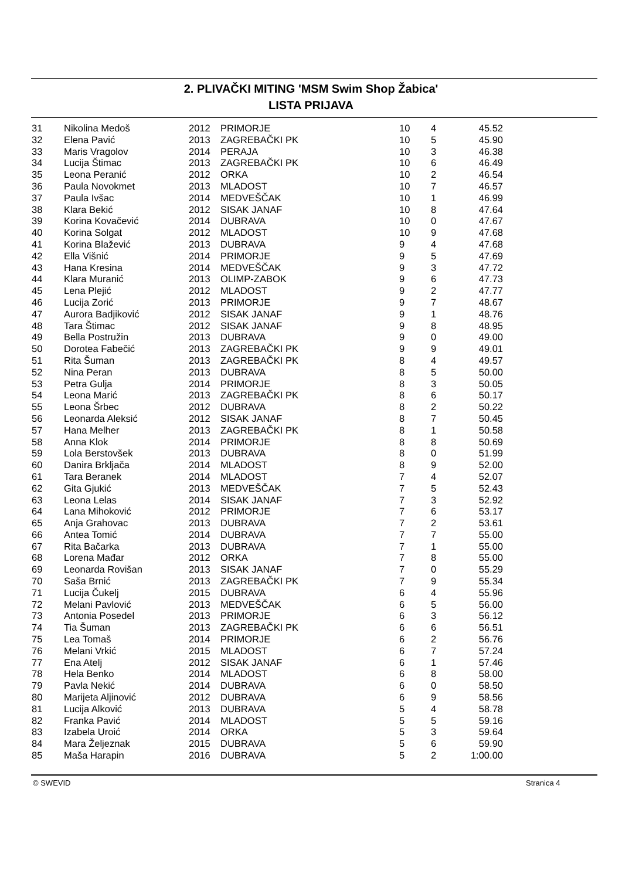2. PLIVAČKI MITING 'MSM Swim Shop Žabica'
LISTA PRIJAVA
| 31 | Nikolina Medoš | 2012 | PRIMORJE | 10 | 4 | 45.52 |
| 32 | Elena Pavić | 2013 | ZAGREBAČKI PK | 10 | 5 | 45.90 |
| 33 | Maris Vragolov | 2014 | PERAJA | 10 | 3 | 46.38 |
| 34 | Lucija Štimac | 2013 | ZAGREBAČKI PK | 10 | 6 | 46.49 |
| 35 | Leona Peranić | 2012 | ORKA | 10 | 2 | 46.54 |
| 36 | Paula Novokmet | 2013 | MLADOST | 10 | 7 | 46.57 |
| 37 | Paula Ivšac | 2014 | MEDVEŠČAK | 10 | 1 | 46.99 |
| 38 | Klara Bekić | 2012 | SISAK JANAF | 10 | 8 | 47.64 |
| 39 | Korina Kovačević | 2014 | DUBRAVA | 10 | 0 | 47.67 |
| 40 | Korina Solgat | 2012 | MLADOST | 10 | 9 | 47.68 |
| 41 | Korina Blažević | 2013 | DUBRAVA | 9 | 4 | 47.68 |
| 42 | Ella Višnić | 2014 | PRIMORJE | 9 | 5 | 47.69 |
| 43 | Hana Kresina | 2014 | MEDVEŠČAK | 9 | 3 | 47.72 |
| 44 | Klara Muranić | 2013 | OLIMP-ZABOK | 9 | 6 | 47.73 |
| 45 | Lena Plejić | 2012 | MLADOST | 9 | 2 | 47.77 |
| 46 | Lucija Zorić | 2013 | PRIMORJE | 9 | 7 | 48.67 |
| 47 | Aurora Badjiković | 2012 | SISAK JANAF | 9 | 1 | 48.76 |
| 48 | Tara Štimac | 2012 | SISAK JANAF | 9 | 8 | 48.95 |
| 49 | Bella Postružin | 2013 | DUBRAVA | 9 | 0 | 49.00 |
| 50 | Dorotea Fabečić | 2013 | ZAGREBAČKI PK | 9 | 9 | 49.01 |
| 51 | Rita Šuman | 2013 | ZAGREBAČKI PK | 8 | 4 | 49.57 |
| 52 | Nina Peran | 2013 | DUBRAVA | 8 | 5 | 50.00 |
| 53 | Petra Gulja | 2014 | PRIMORJE | 8 | 3 | 50.05 |
| 54 | Leona Marić | 2013 | ZAGREBAČKI PK | 8 | 6 | 50.17 |
| 55 | Leona Šrbec | 2012 | DUBRAVA | 8 | 2 | 50.22 |
| 56 | Leonarda Aleksić | 2012 | SISAK JANAF | 8 | 7 | 50.45 |
| 57 | Hana Melher | 2013 | ZAGREBAČKI PK | 8 | 1 | 50.58 |
| 58 | Anna Klok | 2014 | PRIMORJE | 8 | 8 | 50.69 |
| 59 | Lola Berstovšek | 2013 | DUBRAVA | 8 | 0 | 51.99 |
| 60 | Danira Brkljača | 2014 | MLADOST | 8 | 9 | 52.00 |
| 61 | Tara Beranek | 2014 | MLADOST | 7 | 4 | 52.07 |
| 62 | Gita Gjukić | 2013 | MEDVEŠČAK | 7 | 5 | 52.43 |
| 63 | Leona Lelas | 2014 | SISAK JANAF | 7 | 3 | 52.92 |
| 64 | Lana Mihoković | 2012 | PRIMORJE | 7 | 6 | 53.17 |
| 65 | Anja Grahovac | 2013 | DUBRAVA | 7 | 2 | 53.61 |
| 66 | Antea Tomić | 2014 | DUBRAVA | 7 | 7 | 55.00 |
| 67 | Rita Bačarka | 2013 | DUBRAVA | 7 | 1 | 55.00 |
| 68 | Lorena Mađar | 2012 | ORKA | 7 | 8 | 55.00 |
| 69 | Leonarda Rovišan | 2013 | SISAK JANAF | 7 | 0 | 55.29 |
| 70 | Saša Brnić | 2013 | ZAGREBAČKI PK | 7 | 9 | 55.34 |
| 71 | Lucija Čukelj | 2015 | DUBRAVA | 6 | 4 | 55.96 |
| 72 | Melani Pavlović | 2013 | MEDVEŠČAK | 6 | 5 | 56.00 |
| 73 | Antonia Posedel | 2013 | PRIMORJE | 6 | 3 | 56.12 |
| 74 | Tia Šuman | 2013 | ZAGREBAČKI PK | 6 | 6 | 56.51 |
| 75 | Lea Tomaš | 2014 | PRIMORJE | 6 | 2 | 56.76 |
| 76 | Melani Vrkić | 2015 | MLADOST | 6 | 7 | 57.24 |
| 77 | Ena Atelj | 2012 | SISAK JANAF | 6 | 1 | 57.46 |
| 78 | Hela Benko | 2014 | MLADOST | 6 | 8 | 58.00 |
| 79 | Pavla Nekić | 2014 | DUBRAVA | 6 | 0 | 58.50 |
| 80 | Marijeta Aljinović | 2012 | DUBRAVA | 6 | 9 | 58.56 |
| 81 | Lucija Alković | 2013 | DUBRAVA | 5 | 4 | 58.78 |
| 82 | Franka Pavić | 2014 | MLADOST | 5 | 5 | 59.16 |
| 83 | Izabela Uroić | 2014 | ORKA | 5 | 3 | 59.64 |
| 84 | Mara Željeznak | 2015 | DUBRAVA | 5 | 6 | 59.90 |
| 85 | Maša Harapin | 2016 | DUBRAVA | 5 | 2 | 1:00.00 |
© SWEVID Stranica 4